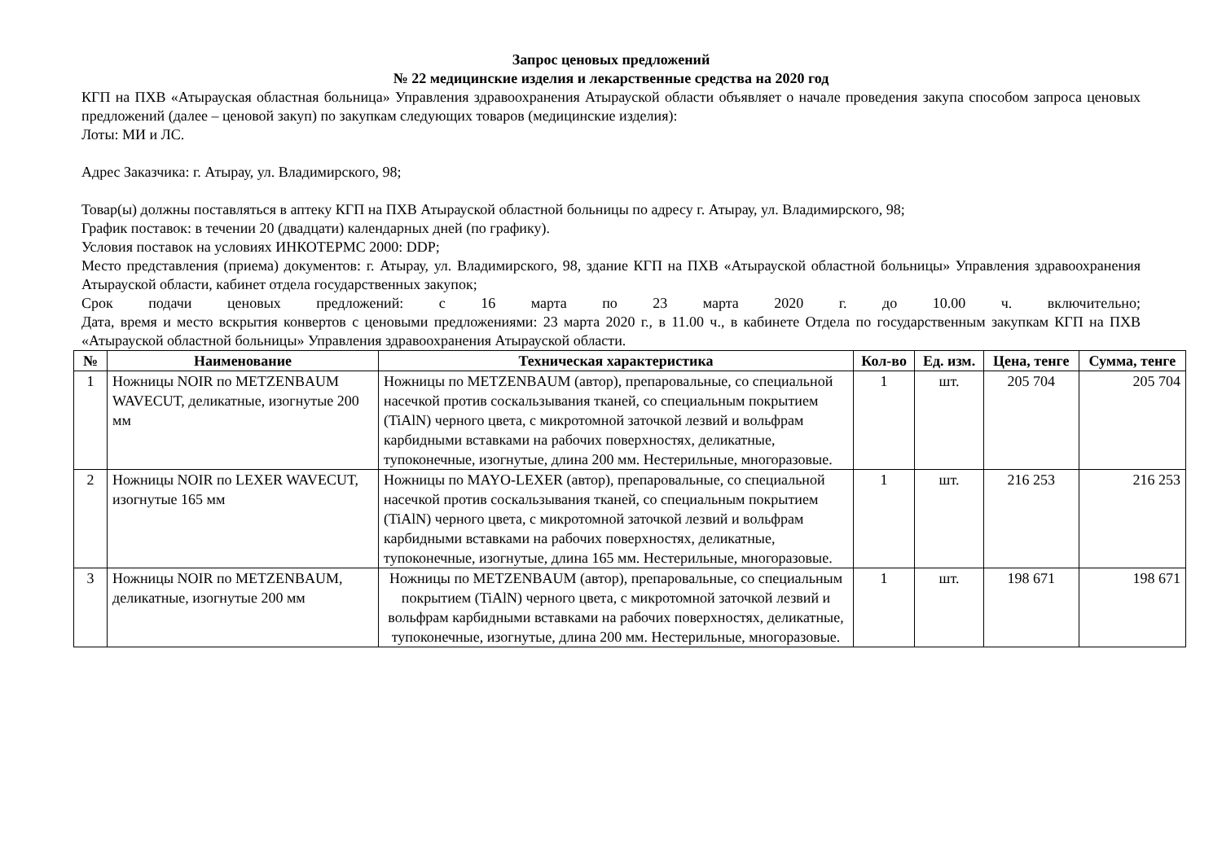Запрос ценовых предложений
№ 22 медицинские изделия и лекарственные средства на 2020 год
КГП на ПХВ «Атырауская областная больница» Управления здравоохранения Атырауской области объявляет о начале проведения закупа способом запроса ценовых предложений (далее – ценовой закуп) по закупкам следующих товаров (медицинские изделия):
Лоты: МИ и ЛС.
Адрес Заказчика: г. Атырау, ул. Владимирского, 98;
Товар(ы) должны поставляться в аптеку КГП на ПХВ Атырауской областной больницы по адресу г. Атырау, ул. Владимирского, 98;
График поставок: в течении 20 (двадцати) календарных дней (по графику).
Условия поставок на условиях ИНКОТЕРМС 2000: DDP;
Место представления (приема) документов: г. Атырау, ул. Владимирского, 98, здание КГП на ПХВ «Атырауской областной больницы» Управления здравоохранения Атырауской области, кабинет отдела государственных закупок;
Срок подачи ценовых предложений: с 16 марта по 23 марта 2020 г. до 10.00 ч. включительно;
Дата, время и место вскрытия конвертов с ценовыми предложениями: 23 марта 2020 г., в 11.00 ч., в кабинете Отдела по государственным закупкам КГП на ПХВ «Атырауской областной больницы» Управления здравоохранения Атырауской области.
| № | Наименование | Техническая характеристика | Кол-во | Ед. изм. | Цена, тенге | Сумма, тенге |
| --- | --- | --- | --- | --- | --- | --- |
| 1 | Ножницы NOIR по METZENBAUM WAVECUT, деликатные, изогнутые 200 мм | Ножницы по METZENBAUM (автор), препаровальные, со специальной насечкой против соскальзывания тканей, со специальным покрытием (TiAlN) черного цвета, с микротомной заточкой лезвий и вольфрам карбидными вставками на рабочих поверхностях, деликатные, тупоконечные, изогнутые, длина 200 мм. Нестерильные, многоразовые. | 1 | шт. | 205 704 | 205 704 |
| 2 | Ножницы NOIR по LEXER WAVECUT, изогнутые 165 мм | Ножницы по MAYO-LEXER (автор), препаровальные, со специальной насечкой против соскальзывания тканей, со специальным покрытием (TiAlN) черного цвета, с микротомной заточкой лезвий и вольфрам карбидными вставками на рабочих поверхностях, деликатные, тупоконечные, изогнутые, длина 165 мм. Нестерильные, многоразовые. | 1 | шт. | 216 253 | 216 253 |
| 3 | Ножницы NOIR по METZENBAUM, деликатные, изогнутые 200 мм | Ножницы по METZENBAUM (автор), препаровальные, со специальным покрытием (TiAlN) черного цвета, с микротомной заточкой лезвий и вольфрам карбидными вставками на рабочих поверхностях, деликатные, тупоконечные, изогнутые, длина 200 мм. Нестерильные, многоразовые. | 1 | шт. | 198 671 | 198 671 |